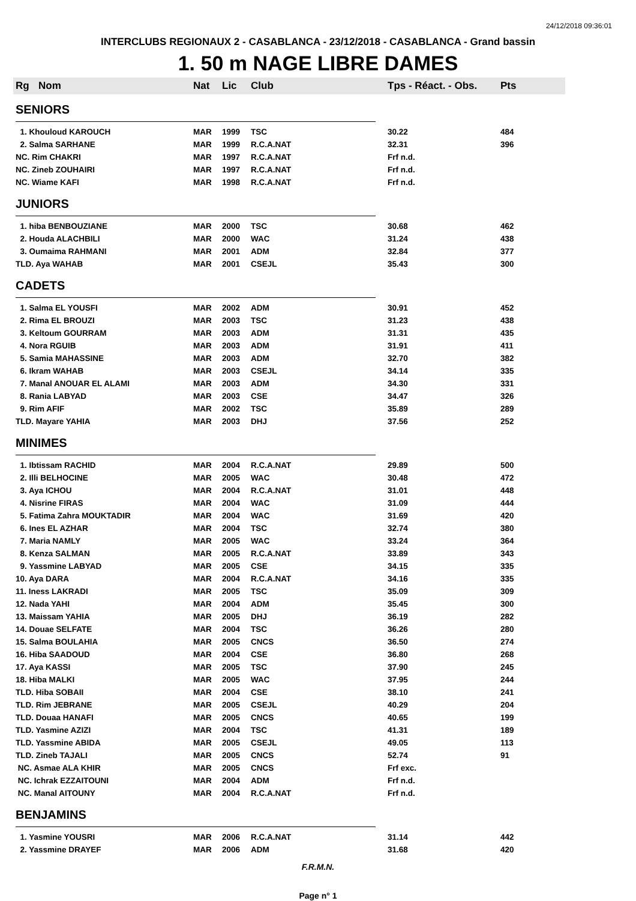24/12/2018 09:36:01
INTERCLUBS REGIONAUX 2 - CASABLANCA - 23/12/2018 - CASABLANCA - Grand bassin
1. 50 m NAGE LIBRE DAMES
| Rg | Nom | Nat | Lic | Club | Tps - Réact. - Obs. | Pts |
| --- | --- | --- | --- | --- | --- | --- |
| SENIORS | | | | | | |
| 1. Khouloud KAROUCH | | MAR | 1999 | TSC | 30.22 | 484 |
| 2. Salma SARHANE | | MAR | 1999 | R.C.A.NAT | 32.31 | 396 |
| NC. Rim CHAKRI | | MAR | 1997 | R.C.A.NAT | Frf n.d. | |
| NC. Zineb ZOUHAIRI | | MAR | 1997 | R.C.A.NAT | Frf n.d. | |
| NC. Wiame KAFI | | MAR | 1998 | R.C.A.NAT | Frf n.d. | |
| JUNIORS | | | | | | |
| 1. hiba BENBOUZIANE | | MAR | 2000 | TSC | 30.68 | 462 |
| 2. Houda ALACHBILI | | MAR | 2000 | WAC | 31.24 | 438 |
| 3. Oumaima RAHMANI | | MAR | 2001 | ADM | 32.84 | 377 |
| TLD. Aya WAHAB | | MAR | 2001 | CSEJL | 35.43 | 300 |
| CADETS | | | | | | |
| 1. Salma EL YOUSFI | | MAR | 2002 | ADM | 30.91 | 452 |
| 2. Rima EL BROUZI | | MAR | 2003 | TSC | 31.23 | 438 |
| 3. Keltoum GOURRAM | | MAR | 2003 | ADM | 31.31 | 435 |
| 4. Nora RGUIB | | MAR | 2003 | ADM | 31.91 | 411 |
| 5. Samia MAHASSINE | | MAR | 2003 | ADM | 32.70 | 382 |
| 6. Ikram WAHAB | | MAR | 2003 | CSEJL | 34.14 | 335 |
| 7. Manal ANOUAR EL ALAMI | | MAR | 2003 | ADM | 34.30 | 331 |
| 8. Rania LABYAD | | MAR | 2003 | CSE | 34.47 | 326 |
| 9. Rim AFIF | | MAR | 2002 | TSC | 35.89 | 289 |
| TLD. Mayare YAHIA | | MAR | 2003 | DHJ | 37.56 | 252 |
| MINIMES | | | | | | |
| 1. Ibtissam RACHID | | MAR | 2004 | R.C.A.NAT | 29.89 | 500 |
| 2. Illi BELHOCINE | | MAR | 2005 | WAC | 30.48 | 472 |
| 3. Aya ICHOU | | MAR | 2004 | R.C.A.NAT | 31.01 | 448 |
| 4. Nisrine FIRAS | | MAR | 2004 | WAC | 31.09 | 444 |
| 5. Fatima Zahra MOUKTADIR | | MAR | 2004 | WAC | 31.69 | 420 |
| 6. Ines EL AZHAR | | MAR | 2004 | TSC | 32.74 | 380 |
| 7. Maria NAMLY | | MAR | 2005 | WAC | 33.24 | 364 |
| 8. Kenza SALMAN | | MAR | 2005 | R.C.A.NAT | 33.89 | 343 |
| 9. Yassmine LABYAD | | MAR | 2005 | CSE | 34.15 | 335 |
| 10. Aya DARA | | MAR | 2004 | R.C.A.NAT | 34.16 | 335 |
| 11. Iness LAKRADI | | MAR | 2005 | TSC | 35.09 | 309 |
| 12. Nada YAHI | | MAR | 2004 | ADM | 35.45 | 300 |
| 13. Maissam YAHIA | | MAR | 2005 | DHJ | 36.19 | 282 |
| 14. Douae SELFATE | | MAR | 2004 | TSC | 36.26 | 280 |
| 15. Salma BOULAHIA | | MAR | 2005 | CNCS | 36.50 | 274 |
| 16. Hiba SAADOUD | | MAR | 2004 | CSE | 36.80 | 268 |
| 17. Aya KASSI | | MAR | 2005 | TSC | 37.90 | 245 |
| 18. Hiba MALKI | | MAR | 2005 | WAC | 37.95 | 244 |
| TLD. Hiba SOBAII | | MAR | 2004 | CSE | 38.10 | 241 |
| TLD. Rim JEBRANE | | MAR | 2005 | CSEJL | 40.29 | 204 |
| TLD. Douaa HANAFI | | MAR | 2005 | CNCS | 40.65 | 199 |
| TLD. Yasmine AZIZI | | MAR | 2004 | TSC | 41.31 | 189 |
| TLD. Yassmine ABIDA | | MAR | 2005 | CSEJL | 49.05 | 113 |
| TLD. Zineb TAJALI | | MAR | 2005 | CNCS | 52.74 | 91 |
| NC. Asmae ALA KHIR | | MAR | 2005 | CNCS | Frf exc. | |
| NC. Ichrak EZZAITOUNI | | MAR | 2004 | ADM | Frf n.d. | |
| NC. Manal AITOUNY | | MAR | 2004 | R.C.A.NAT | Frf n.d. | |
| BENJAMINS | | | | | | |
| 1. Yasmine YOUSRI | | MAR | 2006 | R.C.A.NAT | 31.14 | 442 |
| 2. Yassmine DRAYEF | | MAR | 2006 | ADM | 31.68 | 420 |
F.R.M.N.
Page n° 1